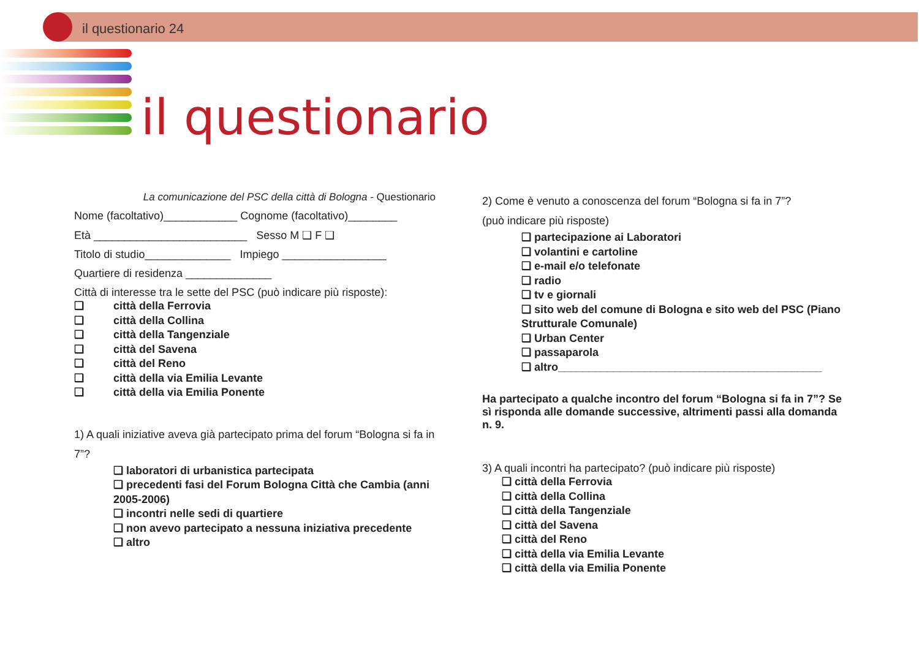il questionario 24
il questionario
La comunicazione del PSC della città di Bologna - Questionario
Nome (facoltativo)____________ Cognome (facoltativo)________
Età _________________________ Sesso M ❑ F ❑
Titolo di studio______________ Impiego _________________
Quartiere di residenza ______________
Città di interesse tra le sette del PSC (può indicare più risposte):
❑ città della Ferrovia
❑ città della Collina
❑ città della Tangenziale
❑ città del Savena
❑ città del Reno
❑ città della via Emilia Levante
❑ città della via Emilia Ponente
1) A quali iniziative aveva già partecipato prima del forum “Bologna si fa in 7”?
❑ laboratori di urbanistica partecipata
❑ precedenti fasi del Forum Bologna Città che Cambia (anni 2005-2006)
❑ incontri nelle sedi di quartiere
❑ non avevo partecipato a nessuna iniziativa precedente
❑ altro
2) Come è venuto a conoscenza del forum “Bologna si fa in 7”?
(può indicare più risposte)
❑ partecipazione ai Laboratori
❑ volantini e cartoline
❑ e-mail e/o telefonate
❑ radio
❑ tv e giornali
❑ sito web del comune di Bologna e sito web del PSC (Piano Strutturale Comunale)
❑ Urban Center
❑ passaparola
❑ altro___________________________________________
Ha partecipato a qualche incontro del forum “Bologna si fa in 7”? Se sì risponda alle domande successive, altrimenti passi alla domanda n. 9.
3) A quali incontri ha partecipato? (può indicare più risposte)
❑ città della Ferrovia
❑ città della Collina
❑ città della Tangenziale
❑ città del Savena
❑ città del Reno
❑ città della via Emilia Levante
❑ città della via Emilia Ponente